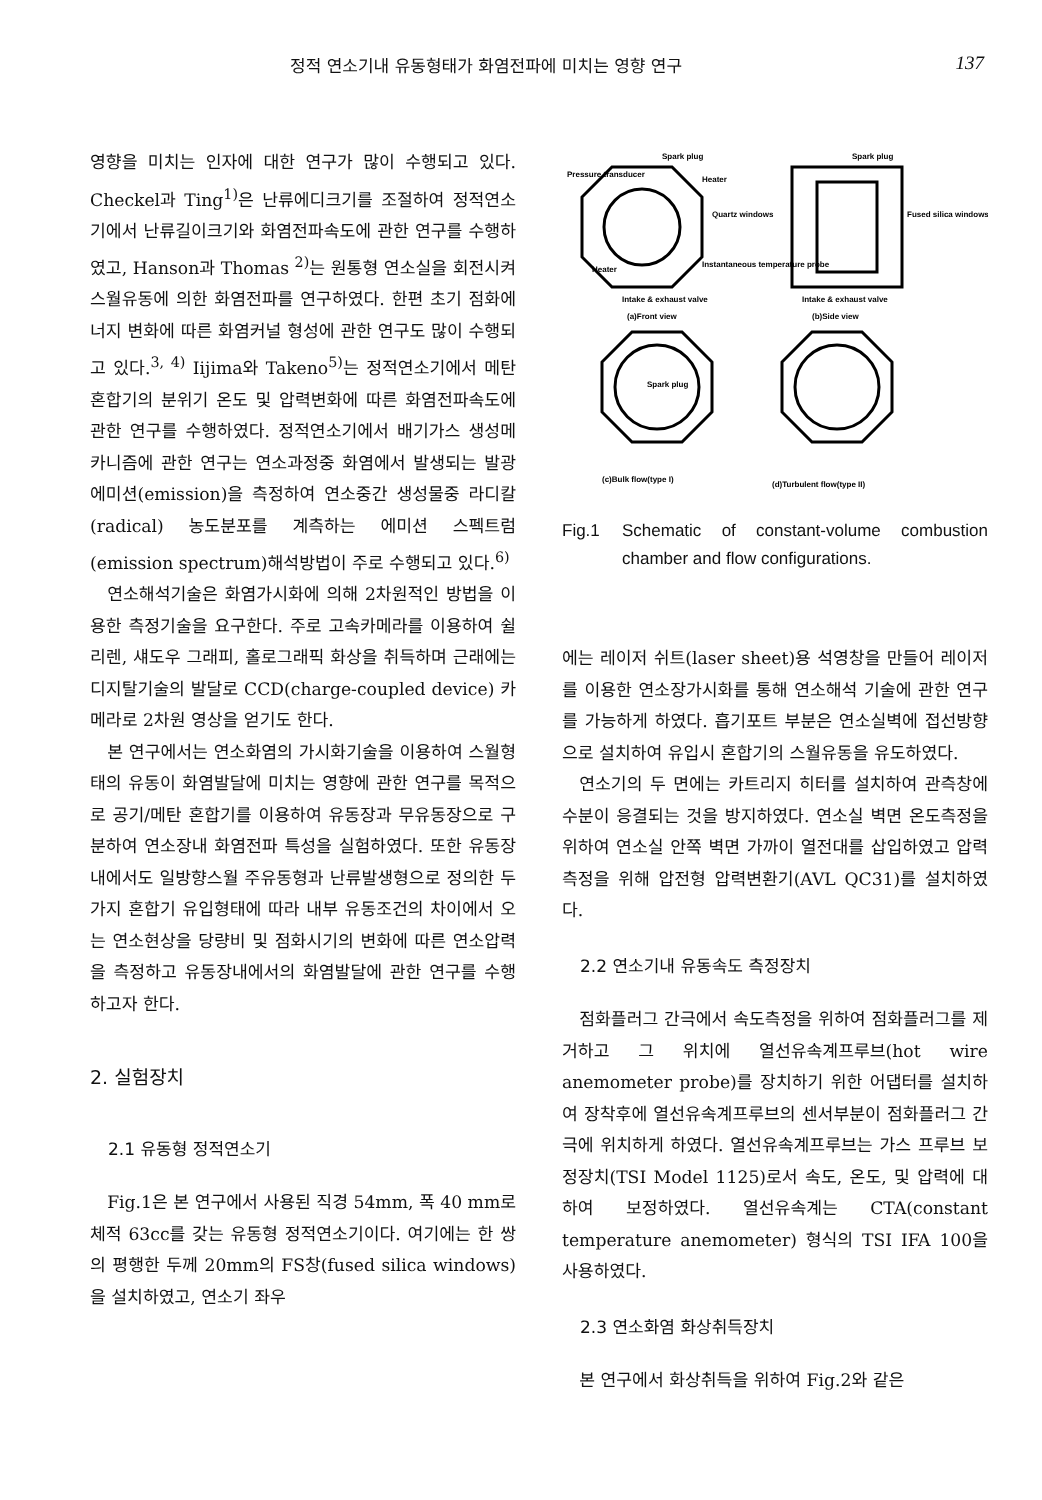정적 연소기내 유동형태가 화염전파에 미치는 영향 연구 137
영향을 미치는 인자에 대한 연구가 많이 수행되고 있다. Checkel과 Ting<sup>1)</sup>은 난류에디크기를 조절하여 정적연소기에서 난류길이크기와 화염전파속도에 관한 연구를 수행하였고, Hanson과 Thomas <sup>2)</sup>는 원통형 연소실을 회전시켜 스월유동에 의한 화염전파를 연구하였다. 한편 초기 점화에너지 변화에 따른 화염커널 형성에 관한 연구도 많이 수행되고 있다.<sup>3, 4)</sup> Iijima와 Takeno<sup>5)</sup>는 정적연소기에서 메탄혼합기의 분위기 온도 및 압력변화에 따른 화염전파속도에 관한 연구를 수행하였다. 정적연소기에서 배기가스 생성메카니즘에 관한 연구는 연소과정중 화염에서 발생되는 발광 에미션(emission)을 측정하여 연소중간 생성물중 라디칼(radical) 농도분포를 계측하는 에미션 스펙트럼(emission spectrum)해석방법이 주로 수행되고 있다.<sup>6)</sup>
연소해석기술은 화염가시화에 의해 2차원적인 방법을 이용한 측정기술을 요구한다. 주로 고속카메라를 이용하여 쉴리렌, 섀도우 그래피, 홀로그래픽 화상을 취득하며 근래에는 디지탈기술의 발달로 CCD(charge-coupled device) 카메라로 2차원 영상을 얻기도 한다.
본 연구에서는 연소화염의 가시화기술을 이용하여 스월형태의 유동이 화염발달에 미치는 영향에 관한 연구를 목적으로 공기/메탄 혼합기를 이용하여 유동장과 무유동장으로 구분하여 연소장내 화염전파 특성을 실험하였다. 또한 유동장 내에서도 일방향스월 주유동형과 난류발생형으로 정의한 두가지 혼합기 유입형태에 따라 내부 유동조건의 차이에서 오는 연소현상을 당량비 및 점화시기의 변화에 따른 연소압력을 측정하고 유동장내에서의 화염발달에 관한 연구를 수행하고자 한다.
2. 실험장치
2.1 유동형 정적연소기
Fig.1은 본 연구에서 사용된 직경 54mm, 폭 40 mm로 체적 63cc를 갖는 유동형 정적연소기이다. 여기에는 한 쌍의 평행한 두께 20mm의 FS창(fused silica windows)을 설치하였고, 연소기 좌우
Spark plug
Spark plug
Pressure transducer
Heater
Quartz windows
Fused silica windows
Heater
Instantaneous temperature probe
Intake & exhaust valve
Intake & exhaust valve
(a)Front view
(b)Side view
Spark plug
(c)Bulk flow(type I)
(d)Turbulent flow(type II)
Fig.1 Schematic of constant-volume combustion chamber and flow configurations.
에는 레이저 쉬트(laser sheet)용 석영창을 만들어 레이저를 이용한 연소장가시화를 통해 연소해석 기술에 관한 연구를 가능하게 하였다. 흡기포트 부분은 연소실벽에 접선방향으로 설치하여 유입시 혼합기의 스월유동을 유도하였다.
연소기의 두 면에는 카트리지 히터를 설치하여 관측창에 수분이 응결되는 것을 방지하였다. 연소실 벽면 온도측정을 위하여 연소실 안쪽 벽면 가까이 열전대를 삽입하였고 압력측정을 위해 압전형 압력변환기(AVL QC31)를 설치하였다.
2.2 연소기내 유동속도 측정장치
점화플러그 간극에서 속도측정을 위하여 점화플러그를 제거하고 그 위치에 열선유속계프루브(hot wire anemometer probe)를 장치하기 위한 어댑터를 설치하여 장착후에 열선유속계프루브의 센서부분이 점화플러그 간극에 위치하게 하였다. 열선유속계프루브는 가스 프루브 보정장치(TSI Model 1125)로서 속도, 온도, 및 압력에 대하여 보정하였다. 열선유속계는 CTA(constant temperature anemometer) 형식의 TSI IFA 100을 사용하였다.
2.3 연소화염 화상취득장치
본 연구에서 화상취득을 위하여 Fig.2와 같은